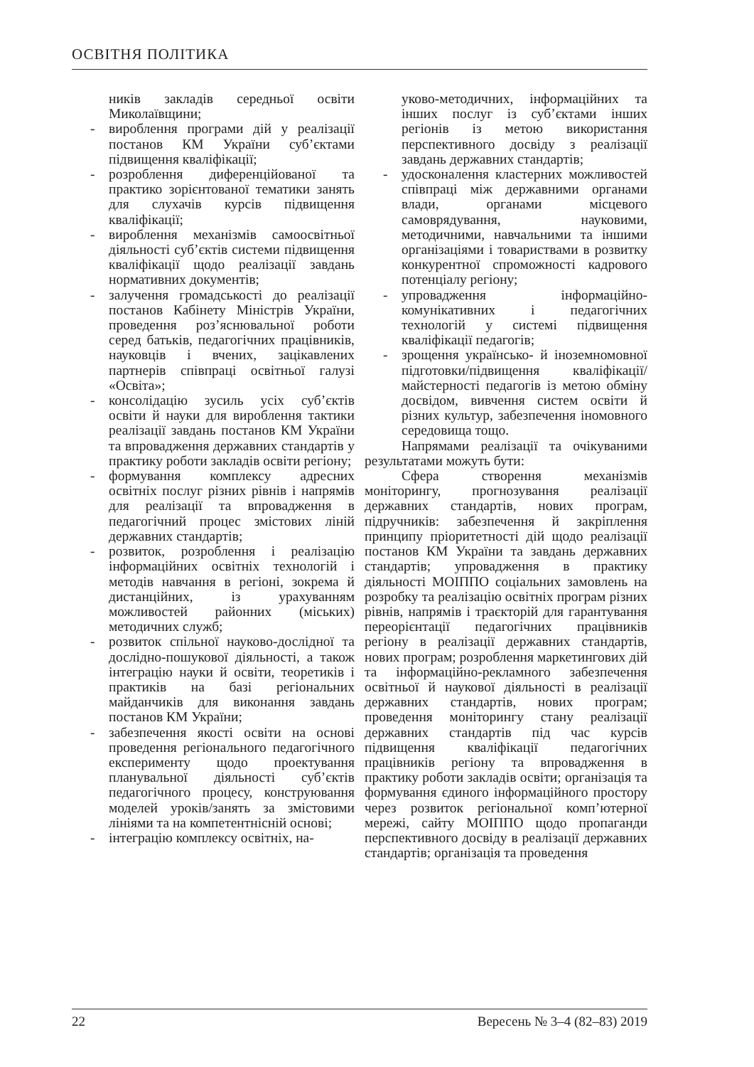ОСВІТНЯ ПОЛІТИКА
ників закладів середньої освіти Миколаївщини;
- вироблення програми дій у реалізації постанов КМ України суб’єктами підвищення кваліфікації;
- розроблення диференційованої та практико зорієнтованої тематики занять для слухачів курсів підвищення кваліфікації;
- вироблення механізмів самоосвітньої діяльності суб’єктів системи підвищення кваліфікації щодо реалізації завдань нормативних документів;
- залучення громадськості до реалізації постанов Кабінету Міністрів України, проведення роз’яснювальної роботи серед батьків, педагогічних працівників, науковців і вчених, зацікавлених партнерів співпраці освітньої галузі «Освіта»;
- консолідацію зусиль усіх суб’єктів освіти й науки для вироблення тактики реалізації завдань постанов КМ України та впровадження державних стандартів у практику роботи закладів освіти регіону;
- формування комплексу адресних освітніх послуг різних рівнів і напрямів для реалізації та впровадження в педагогічний процес змістових ліній державних стандартів;
- розвиток, розроблення і реалізацію інформаційних освітніх технологій і методів навчання в регіоні, зокрема й дистанційних, із урахуванням можливостей районних (міських) методичних служб;
- розвиток спільної науково-дослідної та дослідно-пошукової діяльності, а також інтеграцію науки й освіти, теоретиків і практиків на базі регіональних майданчиків для виконання завдань постанов КМ України;
- забезпечення якості освіти на основі проведення регіонального педагогічного експерименту щодо проектування планувальної діяльності суб’єктів педагогічного процесу, конструювання моделей уроків/занять за змістовими лініями та на компетентнісній основі;
- інтеграцію комплексу освітніх, на-
уково-методичних, інформаційних та інших послуг із суб’єктами інших регіонів із метою використання перспективного досвіду з реалізації завдань державних стандартів;
- удосконалення кластерних можливостей співпраці між державними органами влади, органами місцевого самоврядування, науковими, методичними, навчальними та іншими організаціями і товариствами в розвитку конкурентної спроможності кадрового потенціалу регіону;
- упровадження інформаційно-комунікативних і педагогічних технологій у системі підвищення кваліфікації педагогів;
- зрощення українсько- й іноземномовної підготовки/підвищення кваліфікації/майстерності педагогів із метою обміну досвідом, вивчення систем освіти й різних культур, забезпечення іномовного середовища тощо.
Напрямами реалізації та очікуваними результатами можуть бути:
Сфера створення механізмів моніторингу, прогнозування реалізації державних стандартів, нових програм, підручників: забезпечення й закріплення принципу пріоритетності дій щодо реалізації постанов КМ України та завдань державних стандартів; упровадження в практику діяльності МОІППО соціальних замовлень на розробку та реалізацію освітніх програм різних рівнів, напрямів і траєкторій для гарантування переорієнтації педагогічних працівників регіону в реалізації державних стандартів, нових програм; розроблення маркетингових дій та інформаційно-рекламного забезпечення освітньої й наукової діяльності в реалізації державних стандартів, нових програм; проведення моніторингу стану реалізації державних стандартів під час курсів підвищення кваліфікації педагогічних працівників регіону та впровадження в практику роботи закладів освіти; організація та формування єдиного інформаційного простору через розвиток регіональної комп’ютерної мережі, сайту МОІППО щодо пропаганди перспективного досвіду в реалізації державних стандартів; організація та проведення
22 Вересень № 3–4 (82–83) 2019